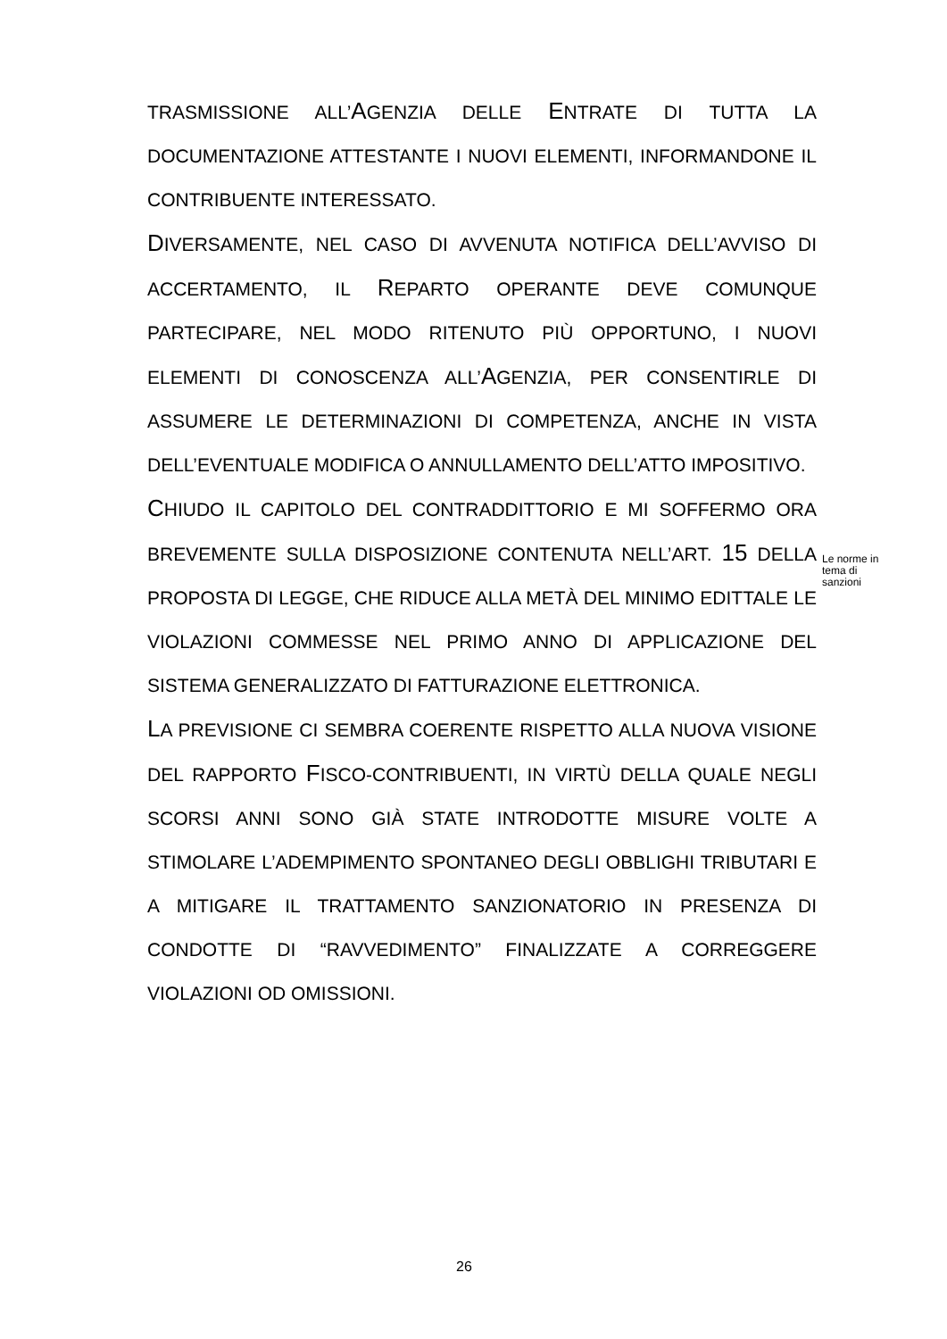TRASMISSIONE ALL’AGENZIA DELLE ENTRATE DI TUTTA LA DOCUMENTAZIONE ATTESTANTE I NUOVI ELEMENTI, INFORMANDONE IL CONTRIBUENTE INTERESSATO.
DIVERSAMENTE, NEL CASO DI AVVENUTA NOTIFICA DELL’AVVISO DI ACCERTAMENTO, IL REPARTO OPERANTE DEVE COMUNQUE PARTECIPARE, NEL MODO RITENUTO PIÙ OPPORTUNO, I NUOVI ELEMENTI DI CONOSCENZA ALL’AGENZIA, PER CONSENTIRLE DI ASSUMERE LE DETERMINAZIONI DI COMPETENZA, ANCHE IN VISTA DELL’EVENTUALE MODIFICA O ANNULLAMENTO DELL’ATTO IMPOSITIVO.
CHIUDO IL CAPITOLO DEL CONTRADDITTORIO E MI SOFFERMO ORA BREVEMENTE SULLA DISPOSIZIONE CONTENUTA NELL’ART. 15 DELLA PROPOSTA DI LEGGE, CHE RIDUCE ALLA METÀ DEL MINIMO EDITTALE LE VIOLAZIONI COMMESSE NEL PRIMO ANNO DI APPLICAZIONE DEL SISTEMA GENERALIZZATO DI FATTURAZIONE ELETTRONICA.
LA PREVISIONE CI SEMBRA COERENTE RISPETTO ALLA NUOVA VISIONE DEL RAPPORTO FISCO-CONTRIBUENTI, IN VIRTÙ DELLA QUALE NEGLI SCORSI ANNI SONO GIÀ STATE INTRODOTTE MISURE VOLTE A STIMOLARE L’ADEMPIMENTO SPONTANEO DEGLI OBBLIGHI TRIBUTARI E A MITIGARE IL TRATTAMENTO SANZIONATORIO IN PRESENZA DI CONDOTTE DI “RAVVEDIMENTO” FINALIZZATE A CORREGGERE VIOLAZIONI OD OMISSIONI.
Le norme in tema di sanzioni
26